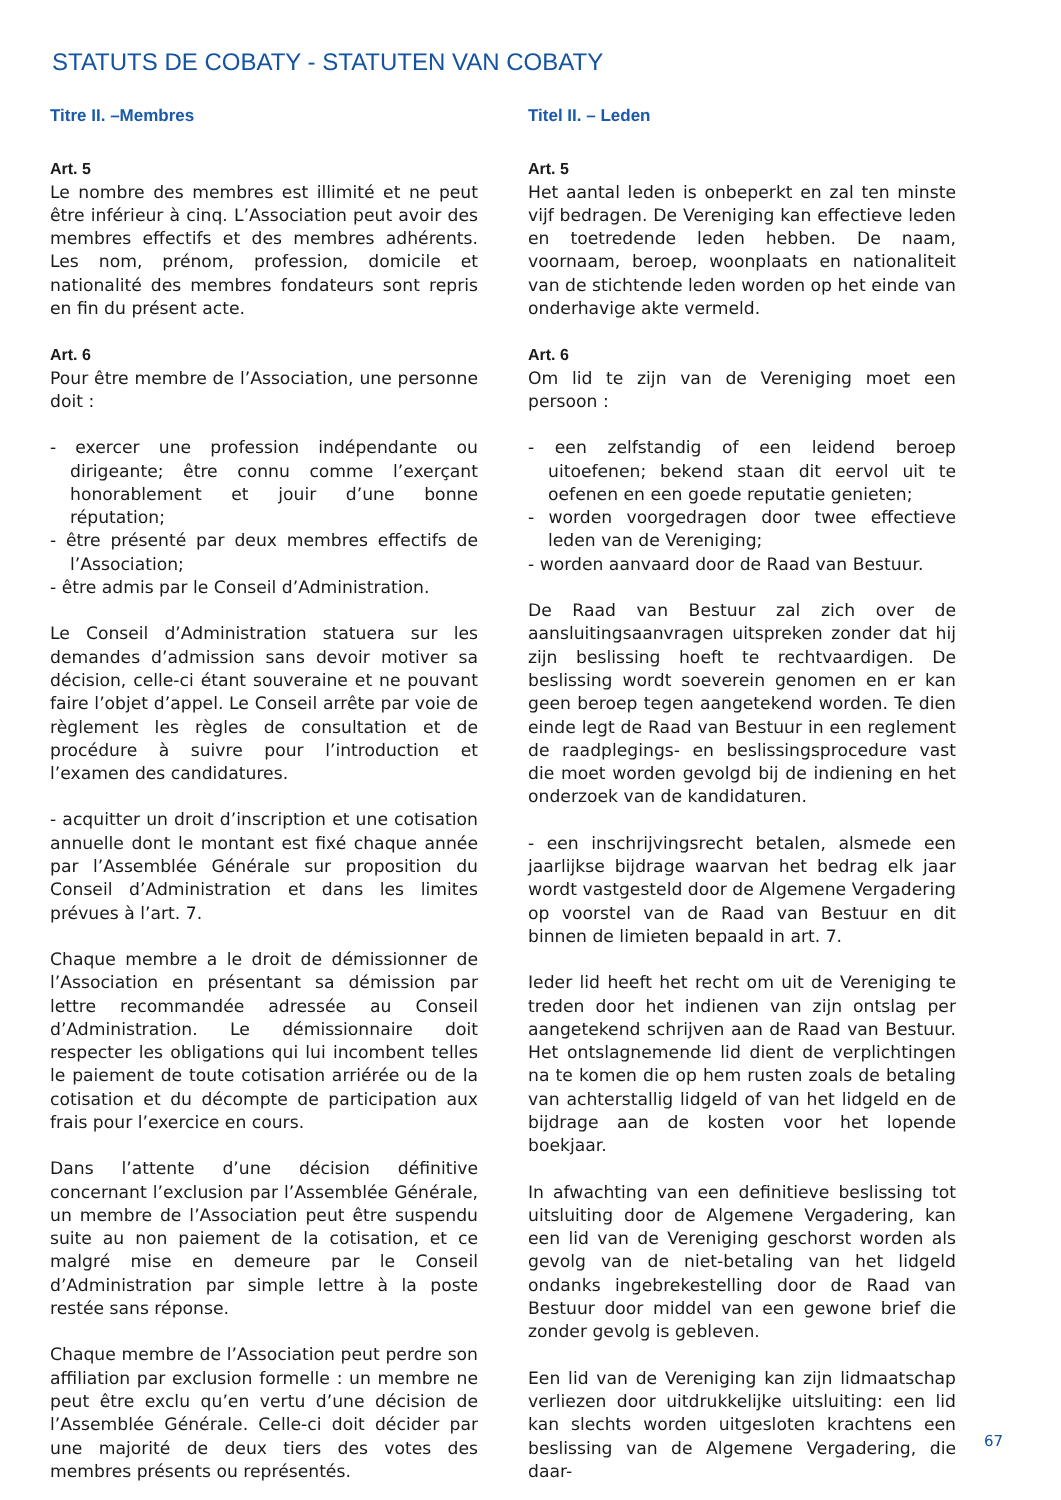STATUTS DE COBATY - STATUTEN VAN COBATY
Titre II. –Membres
Art. 5
Le nombre des membres est illimité et ne peut être inférieur à cinq. L’Association peut avoir des membres effectifs et des membres adhérents. Les nom, prénom, profession, domicile et nationalité des membres fondateurs sont repris en fin du présent acte.
Art. 6
Pour être membre de l’Association, une personne doit :
- exercer une profession indépendante ou dirigeante; être connu comme l’exerçant honorablement et jouir d’une bonne réputation;
- être présenté par deux membres effectifs de l’Association;
- être admis par le Conseil d’Administration.
Le Conseil d’Administration statuera sur les demandes d’admission sans devoir motiver sa décision, celle-ci étant souveraine et ne pouvant faire l’objet d’appel. Le Conseil arrête par voie de règlement les règles de consultation et de procédure à suivre pour l’introduction et l’examen des candidatures.
- acquitter un droit d’inscription et une cotisation annuelle dont le montant est fixé chaque année par l’Assemblée Générale sur proposition du Conseil d’Administration et dans les limites prévues à l’art. 7.
Chaque membre a le droit de démissionner de l’Association en présentant sa démission par lettre recommandée adressée au Conseil d’Administration. Le démissionnaire doit respecter les obligations qui lui incombent telles le paiement de toute cotisation arriérée ou de la cotisation et du décompte de participation aux frais pour l’exercice en cours.
Dans l’attente d’une décision définitive concernant l’exclusion par l’Assemblée Générale, un membre de l’Association peut être suspendu suite au non paiement de la cotisation, et ce malgré mise en demeure par le Conseil d’Administration par simple lettre à la poste restée sans réponse.
Chaque membre de l’Association peut perdre son affiliation par exclusion formelle : un membre ne peut être exclu qu’en vertu d’une décision de l’Assemblée Générale. Celle-ci doit décider par une majorité de deux tiers des votes des membres présents ou représentés.
Titel II. – Leden
Art. 5
Het aantal leden is onbeperkt en zal ten minste vijf bedragen. De Vereniging kan effectieve leden en toetredende leden hebben. De naam, voornaam, beroep, woonplaats en nationaliteit van de stichtende leden worden op het einde van onderhavige akte vermeld.
Art. 6
Om lid te zijn van de Vereniging moet een persoon :
- een zelfstandig of een leidend beroep uitoefenen; bekend staan dit eervol uit te oefenen en een goede reputatie genieten;
- worden voorgedragen door twee effectieve leden van de Vereniging;
- worden aanvaard door de Raad van Bestuur.
De Raad van Bestuur zal zich over de aansluitingsaanvragen uitspreken zonder dat hij zijn beslissing hoeft te rechtvaardigen. De beslissing wordt soeverein genomen en er kan geen beroep tegen aangetekend worden. Te dien einde legt de Raad van Bestuur in een reglement de raadplegings- en beslissingsprocedure vast die moet worden gevolgd bij de indiening en het onderzoek van de kandidaturen.
- een inschrijvingsrecht betalen, alsmede een jaarlijkse bijdrage waarvan het bedrag elk jaar wordt vastgesteld door de Algemene Vergadering op voorstel van de Raad van Bestuur en dit binnen de limieten bepaald in art. 7.
Ieder lid heeft het recht om uit de Vereniging te treden door het indienen van zijn ontslag per aangetekend schrijven aan de Raad van Bestuur. Het ontslagnemende lid dient de verplichtingen na te komen die op hem rusten zoals de betaling van achterstallig lidgeld of van het lidgeld en de bijdrage aan de kosten voor het lopende boekjaar.
In afwachting van een definitieve beslissing tot uitsluiting door de Algemene Vergadering, kan een lid van de Vereniging geschorst worden als gevolg van de niet-betaling van het lidgeld ondanks ingebrekestelling door de Raad van Bestuur door middel van een gewone brief die zonder gevolg is gebleven.
Een lid van de Vereniging kan zijn lidmaatschap verliezen door uitdrukkelijke uitsluiting: een lid kan slechts worden uitgesloten krachtens een beslissing van de Algemene Vergadering, die daar-
67